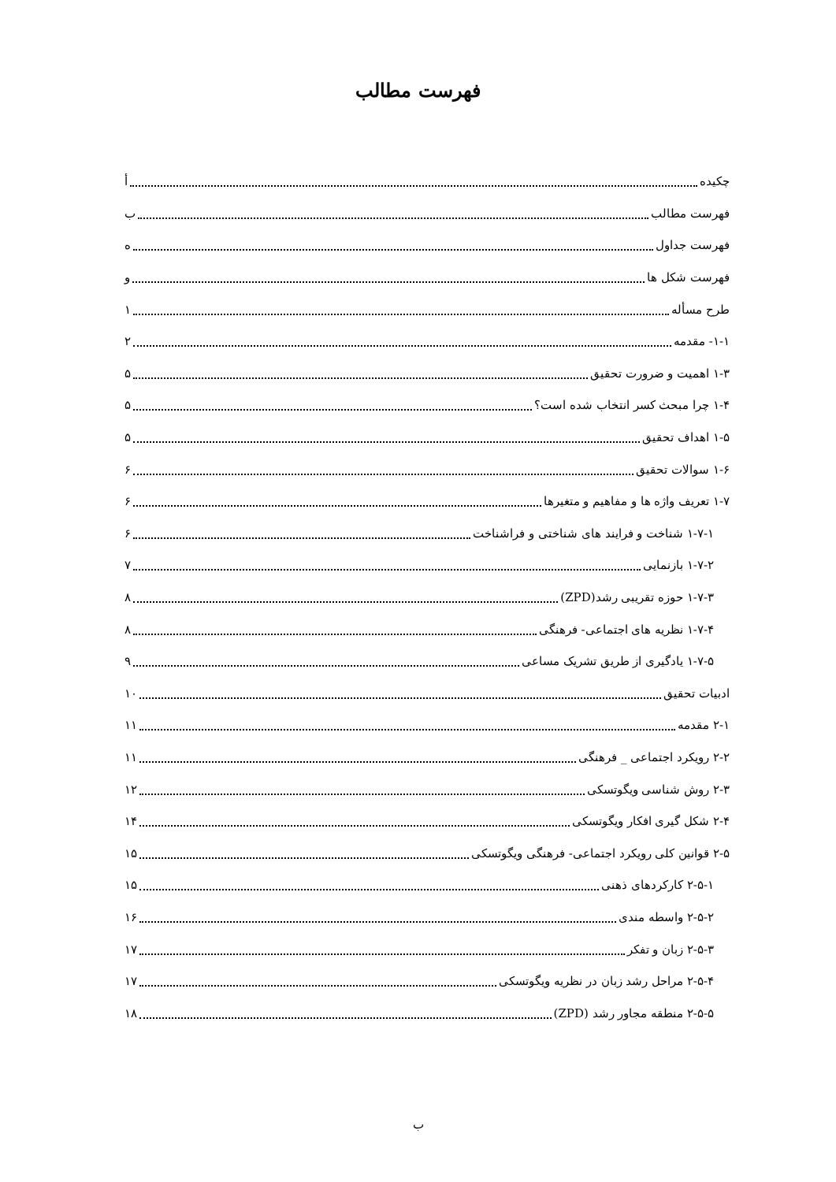فهرست مطالب
چکیده أ
فهرست مطالب ب
فهرست جداول ه
فهرست شکل ها و
طرح مسأله ۱
۱-۱- مقدمه ۲
۱-۳ اهمیت و ضرورت تحقیق ۵
۱-۴ چرا مبحث کسر انتخاب شده است؟ ۵
۱-۵ اهداف تحقیق ۵
۱-۶ سوالات تحقیق ۶
۱-۷ تعریف واژه ها و مفاهیم و متغیرها ۶
۱-۷-۱ شناخت و فرایند های شناختی و فراشناخت ۶
۱-۷-۲ بازنمایی ۷
۱-۷-۳ حوزه تقریبی رشد(ZPD) ۸
۱-۷-۴ نظریه های اجتماعی- فرهنگی ۸
۱-۷-۵ یادگیری از طریق تشریک مساعی ۹
ادبیات تحقیق ۱۰
۲-۱ مقدمه ۱۱
۲-۲ رویکرد اجتماعی _ فرهنگی ۱۱
۲-۳ روش شناسی ویگوتسکی ۱۲
۲-۴ شکل گیری افکار ویگوتسکی ۱۴
۲-۵ قوانین کلی رویکرد اجتماعی- فرهنگی ویگوتسکی ۱۵
۲-۵-۱ کارکردهای ذهنی ۱۵
۲-۵-۲ واسطه مندی ۱۶
۲-۵-۳ زبان و تفکر ۱۷
۲-۵-۴ مراحل رشد زبان در نظریه ویگوتسکی ۱۷
۲-۵-۵ منطقه مجاور رشد (ZPD) ۱۸
ب